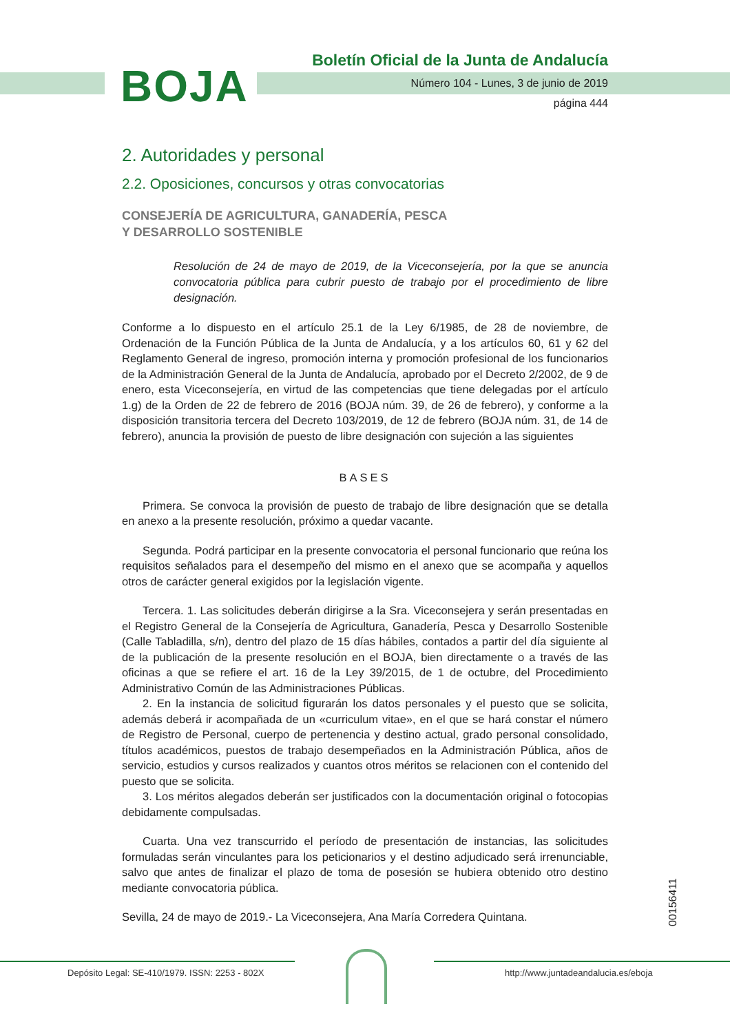Boletín Oficial de la Junta de Andalucía
BOJA
Número 104 - Lunes, 3 de junio de 2019
página 444
2. Autoridades y personal
2.2. Oposiciones, concursos y otras convocatorias
CONSEJERÍA DE AGRICULTURA, GANADERÍA, PESCA
Y DESARROLLO SOSTENIBLE
Resolución de 24 de mayo de 2019, de la Viceconsejería, por la que se anuncia convocatoria pública para cubrir puesto de trabajo por el procedimiento de libre designación.
Conforme a lo dispuesto en el artículo 25.1 de la Ley 6/1985, de 28 de noviembre, de Ordenación de la Función Pública de la Junta de Andalucía, y a los artículos 60, 61 y 62 del Reglamento General de ingreso, promoción interna y promoción profesional de los funcionarios de la Administración General de la Junta de Andalucía, aprobado por el Decreto 2/2002, de 9 de enero, esta Viceconsejería, en virtud de las competencias que tiene delegadas por el artículo 1.g) de la Orden de 22 de febrero de 2016 (BOJA núm. 39, de 26 de febrero), y conforme a la disposición transitoria tercera del Decreto 103/2019, de 12 de febrero (BOJA núm. 31, de 14 de febrero), anuncia la provisión de puesto de libre designación con sujeción a las siguientes
BASES
Primera. Se convoca la provisión de puesto de trabajo de libre designación que se detalla en anexo a la presente resolución, próximo a quedar vacante.
Segunda. Podrá participar en la presente convocatoria el personal funcionario que reúna los requisitos señalados para el desempeño del mismo en el anexo que se acompaña y aquellos otros de carácter general exigidos por la legislación vigente.
Tercera. 1. Las solicitudes deberán dirigirse a la Sra. Viceconsejera y serán presentadas en el Registro General de la Consejería de Agricultura, Ganadería, Pesca y Desarrollo Sostenible (Calle Tabladilla, s/n), dentro del plazo de 15 días hábiles, contados a partir del día siguiente al de la publicación de la presente resolución en el BOJA, bien directamente o a través de las oficinas a que se refiere el art. 16 de la Ley 39/2015, de 1 de octubre, del Procedimiento Administrativo Común de las Administraciones Públicas.
2. En la instancia de solicitud figurarán los datos personales y el puesto que se solicita, además deberá ir acompañada de un «curriculum vitae», en el que se hará constar el número de Registro de Personal, cuerpo de pertenencia y destino actual, grado personal consolidado, títulos académicos, puestos de trabajo desempeñados en la Administración Pública, años de servicio, estudios y cursos realizados y cuantos otros méritos se relacionen con el contenido del puesto que se solicita.
3. Los méritos alegados deberán ser justificados con la documentación original o fotocopias debidamente compulsadas.
Cuarta. Una vez transcurrido el período de presentación de instancias, las solicitudes formuladas serán vinculantes para los peticionarios y el destino adjudicado será irrenunciable, salvo que antes de finalizar el plazo de toma de posesión se hubiera obtenido otro destino mediante convocatoria pública.
Sevilla, 24 de mayo de 2019.- La Viceconsejera, Ana María Corredera Quintana.
00156411
Depósito Legal: SE-410/1979. ISSN: 2253 - 802X
http://www.juntadeandalucia.es/eboja